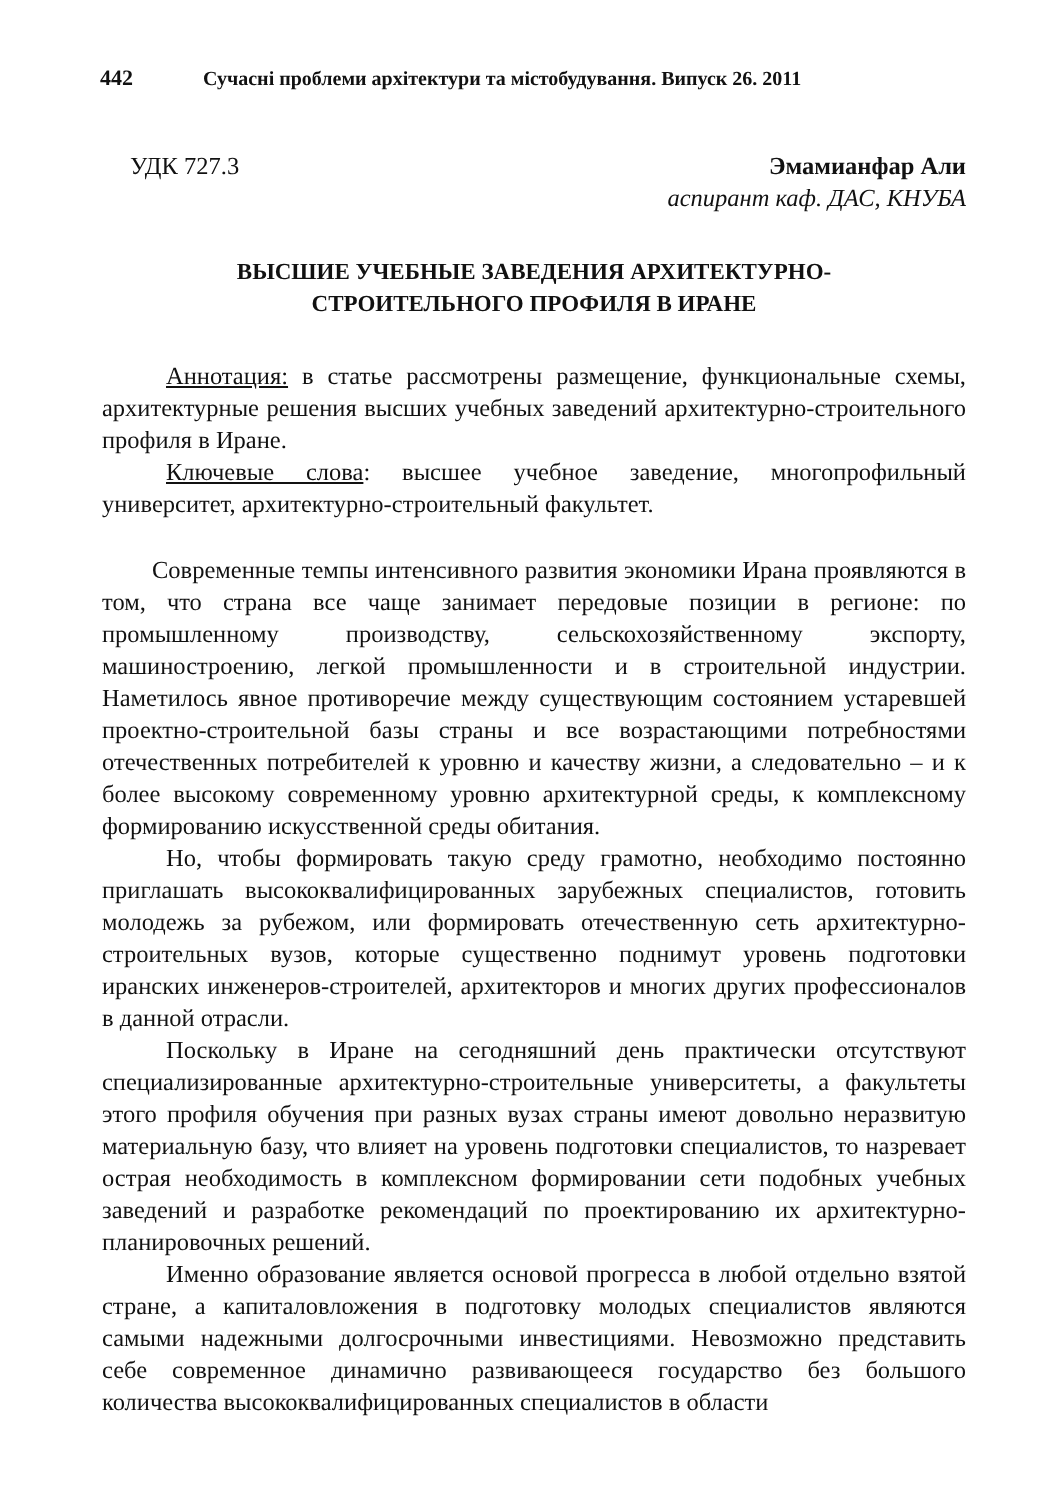442 Сучасні проблеми архітектури та містобудування. Випуск 26. 2011
УДК 727.3 Эмамианфар Али
аспирант каф. ДАС, КНУБА
ВЫСШИЕ УЧЕБНЫЕ ЗАВЕДЕНИЯ АРХИТЕКТУРНО-
СТРОИТЕЛЬНОГО ПРОФИЛЯ В ИРАНЕ
Аннотация: в статье рассмотрены размещение, функциональные схемы, архитектурные решения высших учебных заведений архитектурно-строительного профиля в Иране.
Ключевые слова: высшее учебное заведение, многопрофильный университет, архитектурно-строительный факультет.
Современные темпы интенсивного развития экономики Ирана проявляются в том, что страна все чаще занимает передовые позиции в регионе: по промышленному производству, сельскохозяйственному экспорту, машиностроению, легкой промышленности и в строительной индустрии. Наметилось явное противоречие между существующим состоянием устаревшей проектно-строительной базы страны и все возрастающими потребностями отечественных потребителей к уровню и качеству жизни, а следовательно – и к более высокому современному уровню архитектурной среды, к комплексному формированию искусственной среды обитания.
Но, чтобы формировать такую среду грамотно, необходимо постоянно приглашать высококвалифицированных зарубежных специалистов, готовить молодежь за рубежом, или формировать отечественную сеть архитектурно-строительных вузов, которые существенно поднимут уровень подготовки иранских инженеров-строителей, архитекторов и многих других профессионалов в данной отрасли.
Поскольку в Иране на сегодняшний день практически отсутствуют специализированные архитектурно-строительные университеты, а факультеты этого профиля обучения при разных вузах страны имеют довольно неразвитую материальную базу, что влияет на уровень подготовки специалистов, то назревает острая необходимость в комплексном формировании сети подобных учебных заведений и разработке рекомендаций по проектированию их архитектурно-планировочных решений.
Именно образование является основой прогресса в любой отдельно взятой стране, а капиталовложения в подготовку молодых специалистов являются самыми надежными долгосрочными инвестициями. Невозможно представить себе современное динамично развивающееся государство без большого количества высококвалифицированных специалистов в области